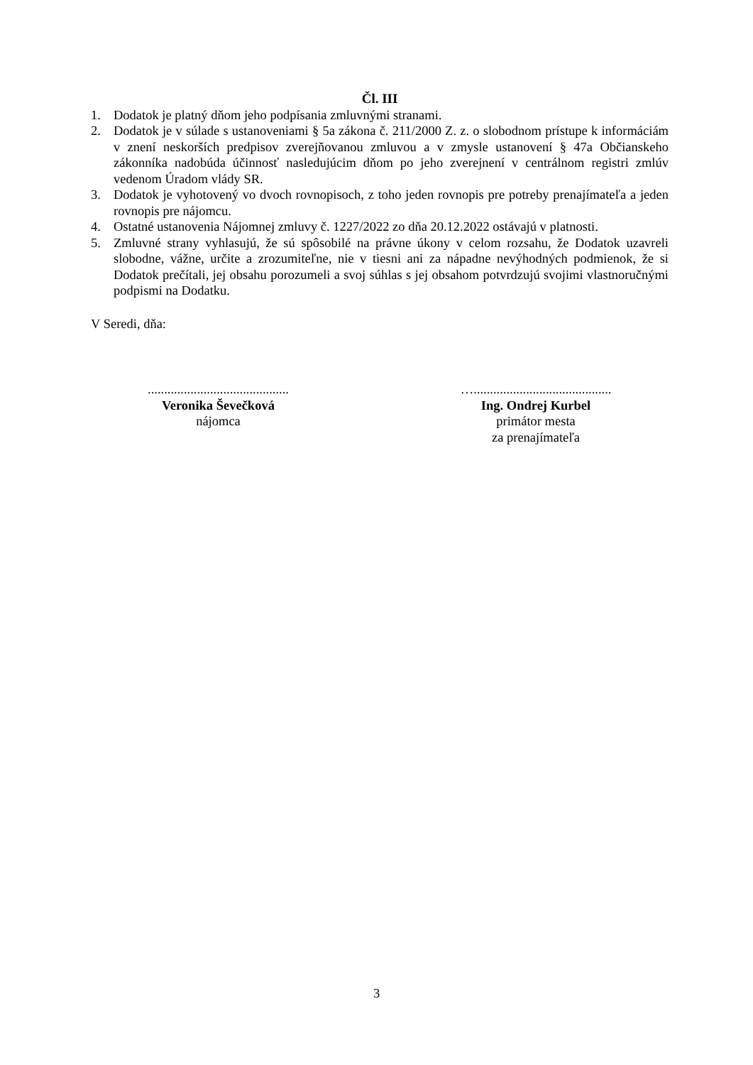Čl. III
1. Dodatok je platný dňom jeho podpísania zmluvnými stranami.
2. Dodatok je v súlade s ustanoveniami § 5a zákona č. 211/2000 Z. z. o slobodnom prístupe k informáciám v znení neskorších predpisov zverejňovanou zmluvou a v zmysle ustanovení § 47a Občianskeho zákonníka nadobúda účinnosť nasledujúcim dňom po jeho zverejnení v centrálnom registri zmlúv vedenom Úradom vlády SR.
3. Dodatok je vyhotovený vo dvoch rovnopisoch, z toho jeden rovnopis pre potreby prenajímateľa a jeden rovnopis pre nájomcu.
4. Ostatné ustanovenia Nájomnej zmluvy č. 1227/2022 zo dňa 20.12.2022 ostávajú v platnosti.
5. Zmluvné strany vyhlasujú, že sú spôsobilé na právne úkony v celom rozsahu, že Dodatok uzavreli slobodne, vážne, určite a zrozumiteľne, nie v tiesni ani za nápadne nevýhodných podmienok, že si Dodatok prečítali, jej obsahu porozumeli a svoj súhlas s jej obsahom potvrdzujú svojimi vlastnoručnými podpismi na Dodatku.
V Seredi, dňa:
...........................................
Veronika Ševečková
nájomca
…..........................................
Ing. Ondrej Kurbel
primátor mesta
za prenajímateľa
3